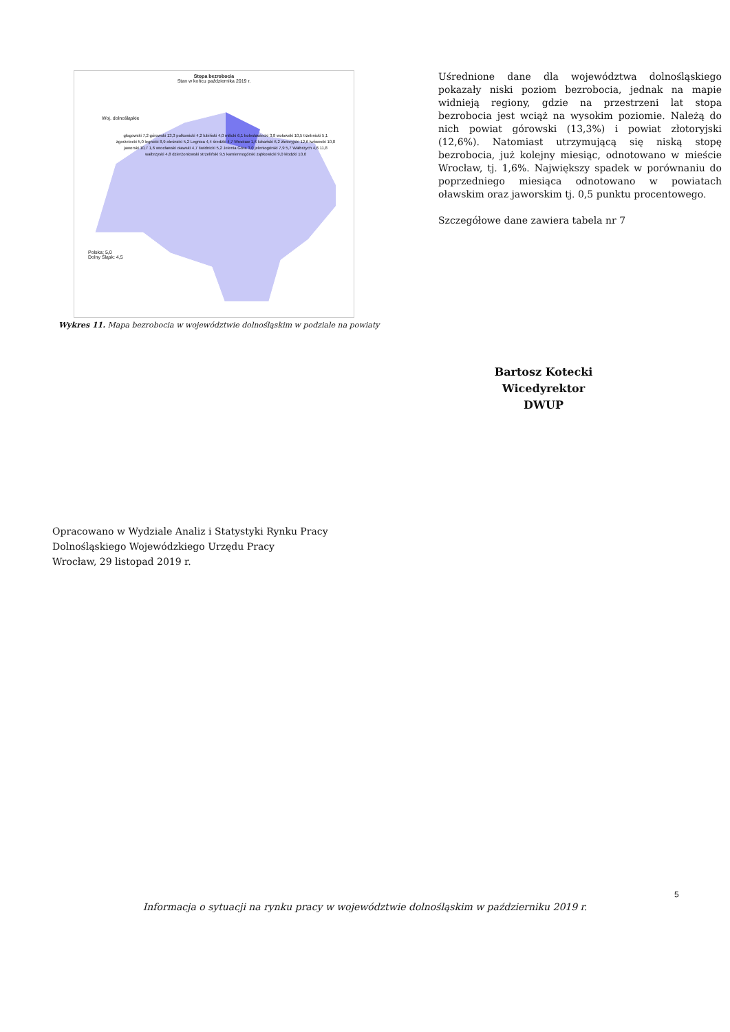Stopa bezrobocia
Stan w końcu października 2019 r.
Woj. dolnośląskie
Polska: 5,0
Dolny Śląsk: 4,5
głogowski 7,2 górowski 13,3 polkowicki 4,2 lubiński 4,0 milicki 6,1 bolesławiecki 3,8 wołowski 10,5 trzebnicki 5,1 zgorzelecki 5,0 legnicki 8,9 oleśnicki 5,2 Legnica 4,4 średzki 4,7 Wrocław 1,6 lubański 6,2 złotoryjski 12,6 lwówecki 10,8 jaworski 10,7 1,6 wrocławski oławski 4,7 świdnicki 5,2 Jelenia Góra 3,0 jeleniogórski 7,9 5,7 Wałbrzych 4,6 11,8 wałbrzyski 4,8 dzierżoniowski strzeliński 9,5 kamiennogórski ząbkowicki 9,0 kłodzki 10,6
Wykres 11. Mapa bezrobocia w województwie dolnośląskim w podziale na powiaty
Uśrednione dane dla województwa dolnośląskiego pokazały niski poziom bezrobocia, jednak na mapie widnieją regiony, gdzie na przestrzeni lat stopa bezrobocia jest wciąż na wysokim poziomie. Należą do nich powiat górowski (13,3%) i powiat złotoryjski (12,6%). Natomiast utrzymującą się niską stopę bezrobocia, już kolejny miesiąc, odnotowano w mieście Wrocław, tj. 1,6%. Największy spadek w porównaniu do poprzedniego miesiąca odnotowano w powiatach oławskim oraz jaworskim tj. 0,5 punktu procentowego.
Szczegółowe dane zawiera tabela nr 7
Bartosz Kotecki
Wicedyrektor DWUP
Opracowano w Wydziale Analiz i Statystyki Rynku Pracy
Dolnośląskiego Wojewódzkiego Urzędu Pracy
Wrocław, 29 listopad 2019 r.
5
Informacja o sytuacji na rynku pracy w województwie dolnośląskim w październiku 2019 r.